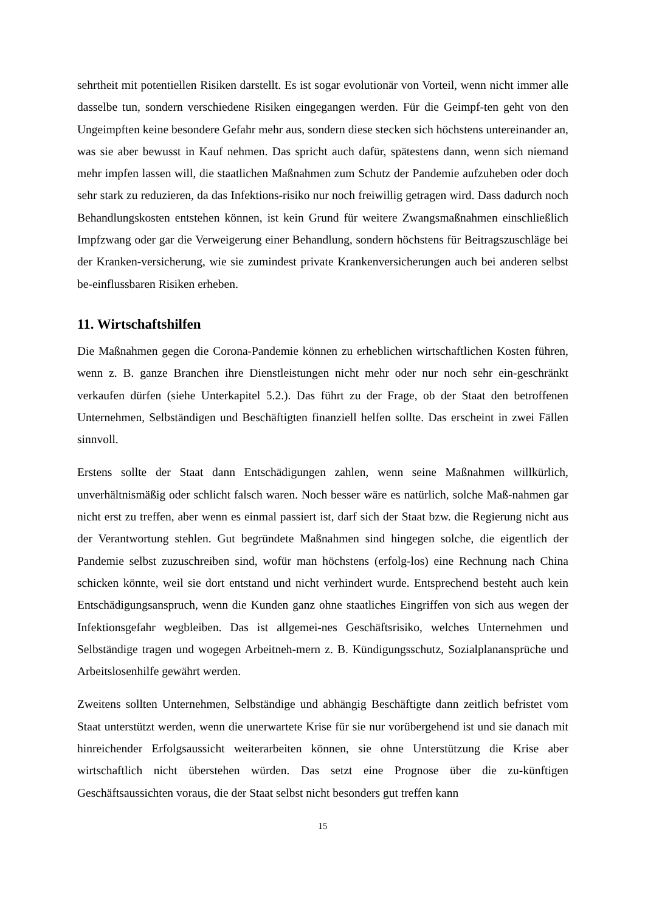sehrtheit mit potentiellen Risiken darstellt. Es ist sogar evolutionär von Vorteil, wenn nicht immer alle dasselbe tun, sondern verschiedene Risiken eingegangen werden. Für die Geimpf-ten geht von den Ungeimpften keine besondere Gefahr mehr aus, sondern diese stecken sich höchstens untereinander an, was sie aber bewusst in Kauf nehmen. Das spricht auch dafür, spätestens dann, wenn sich niemand mehr impfen lassen will, die staatlichen Maßnahmen zum Schutz der Pandemie aufzuheben oder doch sehr stark zu reduzieren, da das Infektions-risiko nur noch freiwillig getragen wird. Dass dadurch noch Behandlungskosten entstehen können, ist kein Grund für weitere Zwangsmaßnahmen einschließlich Impfzwang oder gar die Verweigerung einer Behandlung, sondern höchstens für Beitragszuschläge bei der Kranken-versicherung, wie sie zumindest private Krankenversicherungen auch bei anderen selbst be-einflussbaren Risiken erheben.
11. Wirtschaftshilfen
Die Maßnahmen gegen die Corona-Pandemie können zu erheblichen wirtschaftlichen Kosten führen, wenn z. B. ganze Branchen ihre Dienstleistungen nicht mehr oder nur noch sehr ein-geschränkt verkaufen dürfen (siehe Unterkapitel 5.2.). Das führt zu der Frage, ob der Staat den betroffenen Unternehmen, Selbständigen und Beschäftigten finanziell helfen sollte. Das erscheint in zwei Fällen sinnvoll.
Erstens sollte der Staat dann Entschädigungen zahlen, wenn seine Maßnahmen willkürlich, unverhältnismäßig oder schlicht falsch waren. Noch besser wäre es natürlich, solche Maß-nahmen gar nicht erst zu treffen, aber wenn es einmal passiert ist, darf sich der Staat bzw. die Regierung nicht aus der Verantwortung stehlen. Gut begründete Maßnahmen sind hingegen solche, die eigentlich der Pandemie selbst zuzuschreiben sind, wofür man höchstens (erfolg-los) eine Rechnung nach China schicken könnte, weil sie dort entstand und nicht verhindert wurde. Entsprechend besteht auch kein Entschädigungsanspruch, wenn die Kunden ganz ohne staatliches Eingriffen von sich aus wegen der Infektionsgefahr wegbleiben. Das ist allgemei-nes Geschäftsrisiko, welches Unternehmen und Selbständige tragen und wogegen Arbeitneh-mern z. B. Kündigungsschutz, Sozialplanansprüche und Arbeitslosenhilfe gewährt werden.
Zweitens sollten Unternehmen, Selbständige und abhängig Beschäftigte dann zeitlich befristet vom Staat unterstützt werden, wenn die unerwartete Krise für sie nur vorübergehend ist und sie danach mit hinreichender Erfolgsaussicht weiterarbeiten können, sie ohne Unterstützung die Krise aber wirtschaftlich nicht überstehen würden. Das setzt eine Prognose über die zu-künftigen Geschäftsaussichten voraus, die der Staat selbst nicht besonders gut treffen kann
15